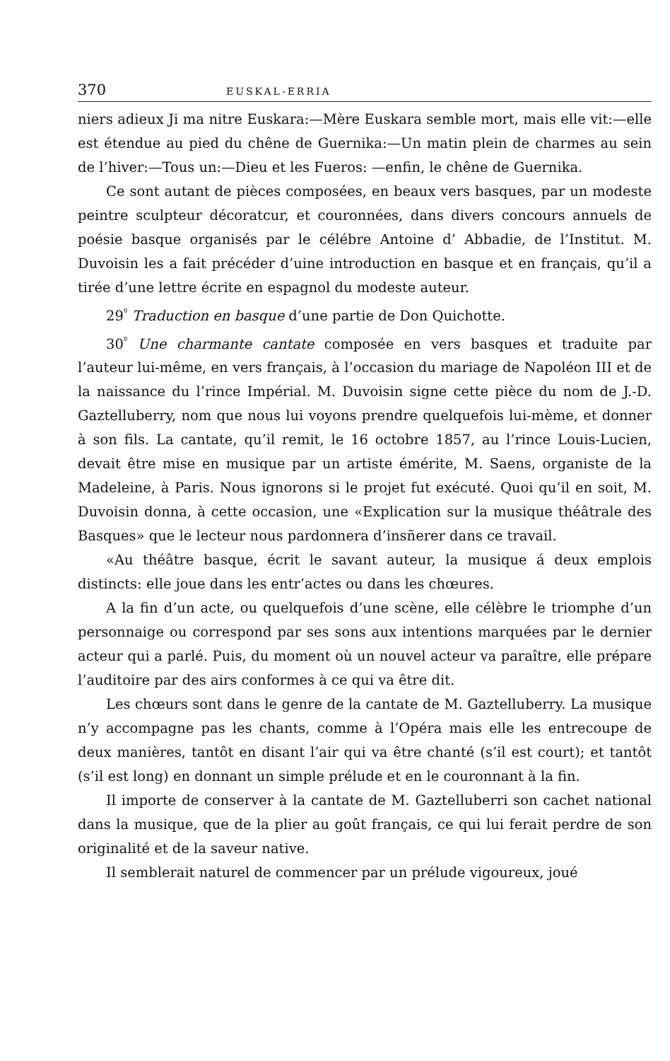370 EUSKAL-ERRIA
niers adieux Ji ma nitre Euskara:—Mère Euskara semble mort, mais elle vit:—elle est étendue au pied du chêne de Guernika:—Un matin plein de charmes au sein de l’hiver:—Tous un:—Dieu et les Fueros: —enfin, le chêne de Guernika.
Ce sont autant de pièces composées, en beaux vers basques, par un modeste peintre sculpteur décoratcur, et couronnées, dans divers concours annuels de poésie basque organisés par le célébre Antoine d’ Abbadie, de l’Institut. M. Duvoisin les a fait précéder d’uine introduction en basque et en français, qu’il a tirée d’une lettre écrite en espagnol du modeste auteur.
29<sup>º</sup> Traduction en basque d’une partie de Don Quichotte.
30<sup>º</sup> Une charmante cantate composée en vers basques et traduite par l’auteur lui-même, en vers français, à l’occasion du mariage de Napoléon III et de la naissance du l’rince Impérial. M. Duvoisin signe cette pièce du nom de J.-D. Gaztelluberry, nom que nous lui voyons prendre quelquefois lui-mème, et donner à son fils. La cantate, qu’il remit, le 16 octobre 1857, au l’rince Louis-Lucien, devait être mise en musique par un artiste émérite, M. Saens, organiste de la Madeleine, à Paris. Nous ignorons si le projet fut exécuté. Quoi qu’il en soit, M. Duvoisin donna, à cette occasion, une «Explication sur la musique théâtrale des Basques» que le lecteur nous pardonnera d’insñerer dans ce travail.
«Au théâtre basque, écrit le savant auteur, la musique á deux emplois distincts: elle joue dans les entr’actes ou dans les chœures.
A la fin d’un acte, ou quelquefois d’une scène, elle célèbre le triomphe d’un personnaige ou correspond par ses sons aux intentions marquées par le dernier acteur qui a parlé. Puis, du moment où un nouvel acteur va paraître, elle prépare l’auditoire par des airs conformes à ce qui va être dit.
Les chœurs sont dans le genre de la cantate de M. Gaztelluberry. La musique n’y accompagne pas les chants, comme à l’Opéra mais elle les entrecoupe de deux manières, tantôt en disant l’air qui va être chanté (s’il est court); et tantôt (s’il est long) en donnant un simple prélude et en le couronnant à la fin.
Il importe de conserver à la cantate de M. Gaztelluberri son cachet national dans la musique, que de la plier au goût français, ce qui lui ferait perdre de son originalité et de la saveur native.
Il semblerait naturel de commencer par un prélude vigoureux, joué